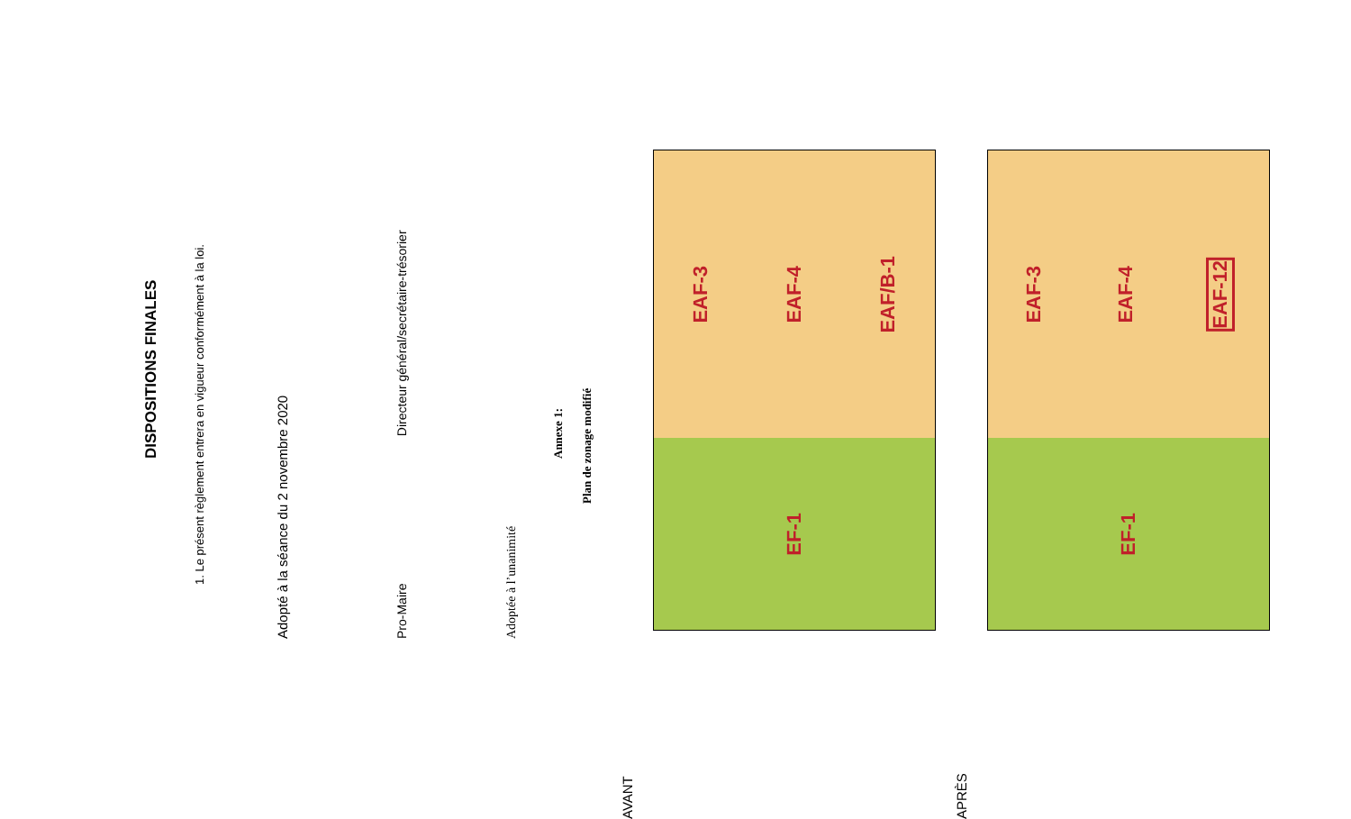DISPOSITIONS FINALES
1. Le présent règlement entrera en vigueur conformément à la loi.
Adopté à la séance du 2 novembre 2020
Pro-Maire Directeur général/secrétaire-trésorier
Adoptée à l’unanimité
Annexe 1:
Plan de zonage modifié
AVANT
EAF-3 EAF-4 EAF/B-1
EF-1
APRÈS
EAF-3 EAF-4 EAF-12
EF-1